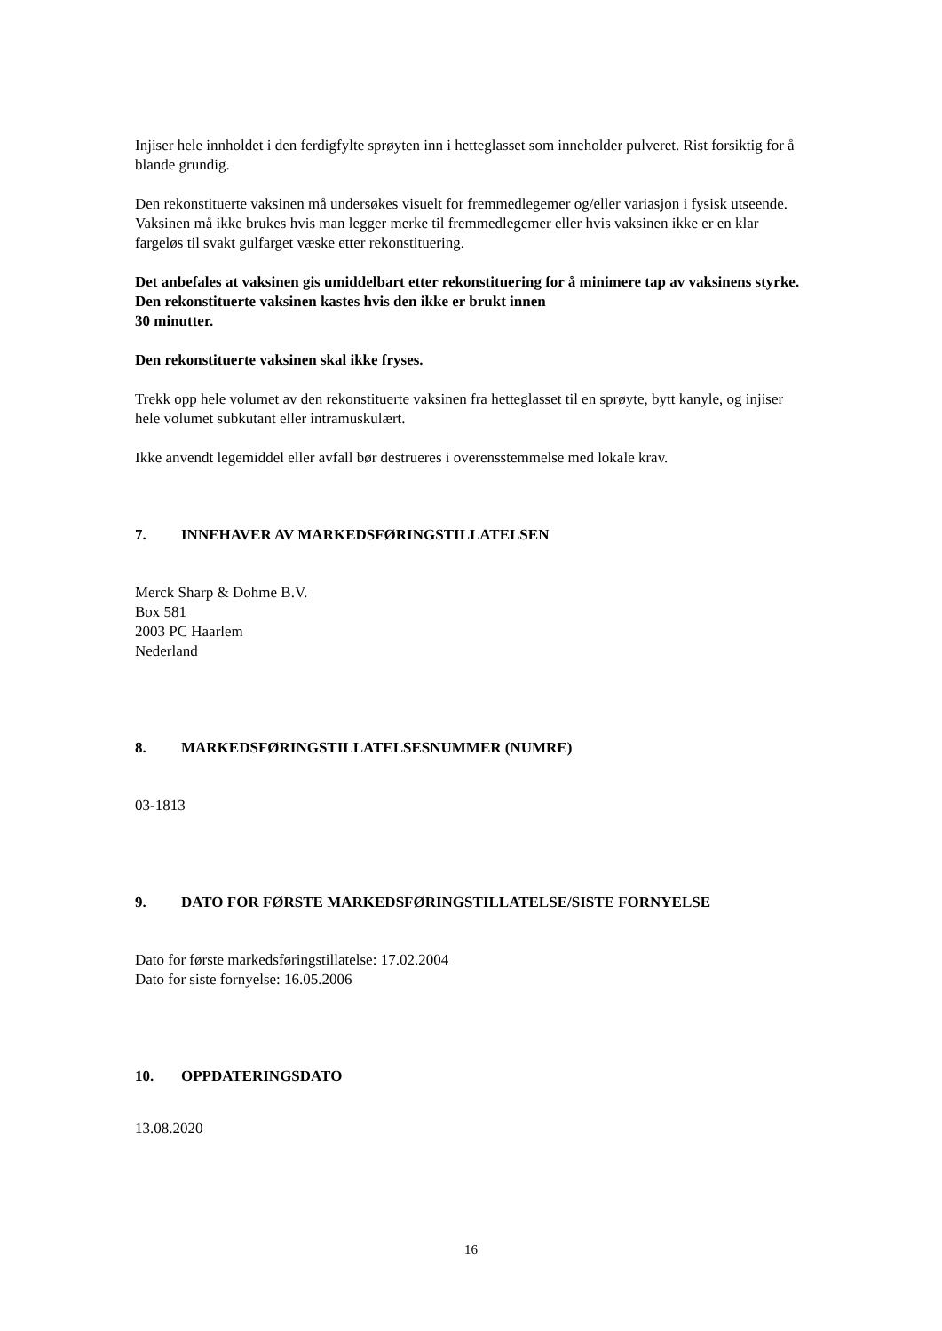Injiser hele innholdet i den ferdigfylte sprøyten inn i hetteglasset som inneholder pulveret. Rist forsiktig for å blande grundig.
Den rekonstituerte vaksinen må undersøkes visuelt for fremmedlegemer og/eller variasjon i fysisk utseende. Vaksinen må ikke brukes hvis man legger merke til fremmedlegemer eller hvis vaksinen ikke er en klar fargeløs til svakt gulfarget væske etter rekonstituering.
Det anbefales at vaksinen gis umiddelbart etter rekonstituering for å minimere tap av vaksinens styrke. Den rekonstituerte vaksinen kastes hvis den ikke er brukt innen
30 minutter.
Den rekonstituerte vaksinen skal ikke fryses.
Trekk opp hele volumet av den rekonstituerte vaksinen fra hetteglasset til en sprøyte, bytt kanyle, og injiser hele volumet subkutant eller intramuskulært.
Ikke anvendt legemiddel eller avfall bør destrueres i overensstemmelse med lokale krav.
7. INNEHAVER AV MARKEDSFØRINGSTILLATELSEN
Merck Sharp & Dohme B.V.
Box 581
2003 PC Haarlem
Nederland
8. MARKEDSFØRINGSTILLATELSESNUMMER (NUMRE)
03-1813
9. DATO FOR FØRSTE MARKEDSFØRINGSTILLATELSE/SISTE FORNYELSE
Dato for første markedsføringstillatelse: 17.02.2004
Dato for siste fornyelse: 16.05.2006
10. OPPDATERINGSDATO
13.08.2020
16